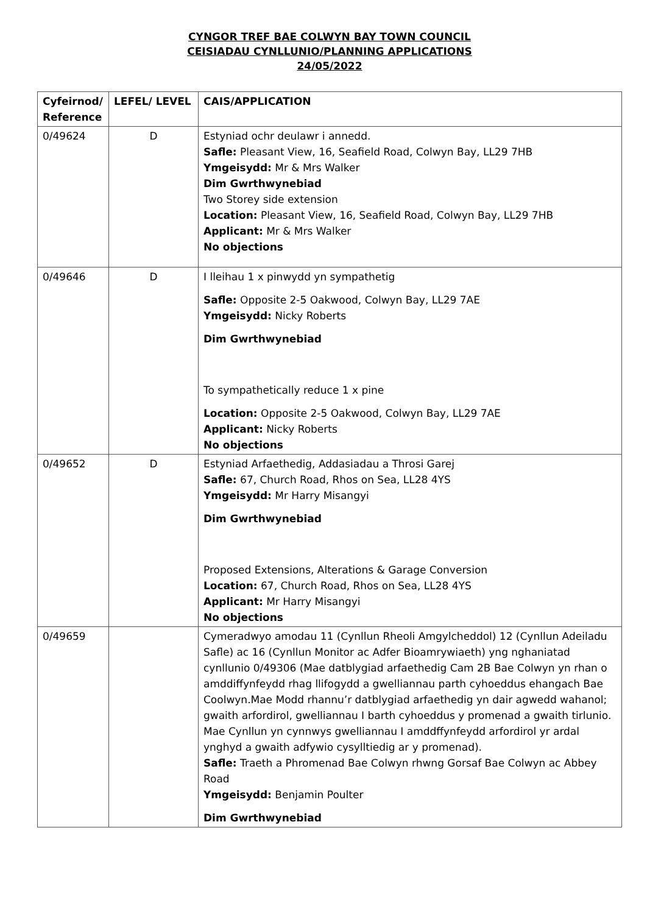CYNGOR TREF BAE COLWYN BAY TOWN COUNCIL
CEISIADAU CYNLLUNIO/PLANNING APPLICATIONS
24/05/2022
| Cyfeirnod/ Reference | LEFEL/ LEVEL | CAIS/APPLICATION |
| --- | --- | --- |
| 0/49624 | D | Estyniad ochr deulawr i annedd. Safle: Pleasant View, 16, Seafield Road, Colwyn Bay, LL29 7HB Ymgeisydd: Mr & Mrs Walker Dim Gwrthwynebiad Two Storey side extension Location: Pleasant View, 16, Seafield Road, Colwyn Bay, LL29 7HB Applicant: Mr & Mrs Walker No objections |
| 0/49646 | D | I lleihau 1 x pinwydd yn sympathetig Safle: Opposite 2-5 Oakwood, Colwyn Bay, LL29 7AE Ymgeisydd: Nicky Roberts Dim Gwrthwynebiad To sympathetically reduce 1 x pine Location: Opposite 2-5 Oakwood, Colwyn Bay, LL29 7AE Applicant: Nicky Roberts No objections |
| 0/49652 | D | Estyniad Arfaethedig, Addasiadau a Throsi Garej Safle: 67, Church Road, Rhos on Sea, LL28 4YS Ymgeisydd: Mr Harry Misangyi Dim Gwrthwynebiad Proposed Extensions, Alterations & Garage Conversion Location: 67, Church Road, Rhos on Sea, LL28 4YS Applicant: Mr Harry Misangyi No objections |
| 0/49659 | | Cymeradwyo amodau 11 (Cynllun Rheoli Amgylcheddol) 12 (Cynllun Adeiladu Safle) ac 16 (Cynllun Monitor ac Adfer Bioamrywiaeth) yng nghaniatad cynllunio 0/49306 (Mae datblygiad arfaethedig Cam 2B Bae Colwyn yn rhan o amddiffynfeydd rhag llifogydd a gwelliannau parth cyhoeddus ehangach Bae Coolwyn.Mae Modd rhannu’r datblygiad arfaethedig yn dair agwedd wahanol; gwaith arfordirol, gwelliannau I barth cyhoeddus y promenad a gwaith tirlunio. Mae Cynllun yn cynnwys gwelliannau I amddffynfeydd arfordirol yr ardal ynghyd a gwaith adfywio cysylltiedig ar y promenad). Safle: Traeth a Phromenad Bae Colwyn rhwng Gorsaf Bae Colwyn ac Abbey Road Ymgeisydd: Benjamin Poulter Dim Gwrthwynebiad |